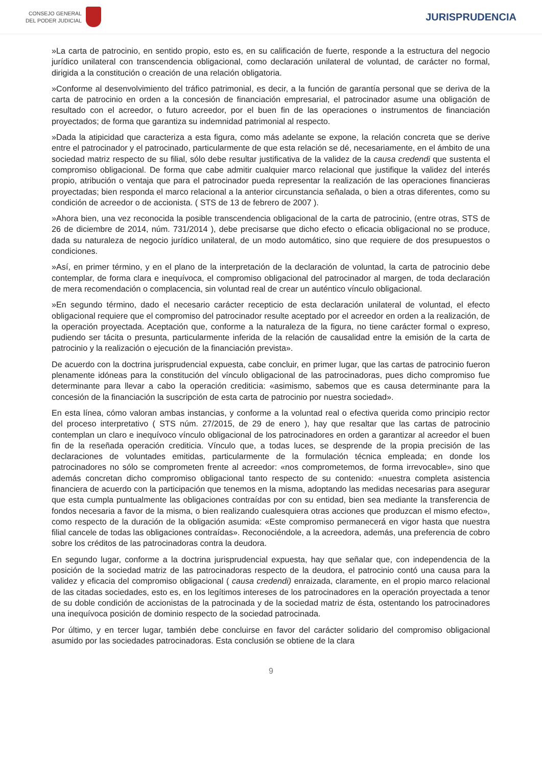CONSEJO GENERAL
DEL PODER JUDICIAL
JURISPRUDENCIA
»La carta de patrocinio, en sentido propio, esto es, en su calificación de fuerte, responde a la estructura del negocio jurídico unilateral con transcendencia obligacional, como declaración unilateral de voluntad, de carácter no formal, dirigida a la constitución o creación de una relación obligatoria.
»Conforme al desenvolvimiento del tráfico patrimonial, es decir, a la función de garantía personal que se deriva de la carta de patrocinio en orden a la concesión de financiación empresarial, el patrocinador asume una obligación de resultado con el acreedor, o futuro acreedor, por el buen fin de las operaciones o instrumentos de financiación proyectados; de forma que garantiza su indemnidad patrimonial al respecto.
»Dada la atipicidad que caracteriza a esta figura, como más adelante se expone, la relación concreta que se derive entre el patrocinador y el patrocinado, particularmente de que esta relación se dé, necesariamente, en el ámbito de una sociedad matriz respecto de su filial, sólo debe resultar justificativa de la validez de la causa credendi que sustenta el compromiso obligacional. De forma que cabe admitir cualquier marco relacional que justifique la validez del interés propio, atribución o ventaja que para el patrocinador pueda representar la realización de las operaciones financieras proyectadas; bien responda el marco relacional a la anterior circunstancia señalada, o bien a otras diferentes, como su condición de acreedor o de accionista. ( STS de 13 de febrero de 2007 ).
»Ahora bien, una vez reconocida la posible transcendencia obligacional de la carta de patrocinio, (entre otras, STS de 26 de diciembre de 2014, núm. 731/2014 ), debe precisarse que dicho efecto o eficacia obligacional no se produce, dada su naturaleza de negocio jurídico unilateral, de un modo automático, sino que requiere de dos presupuestos o condiciones.
»Así, en primer término, y en el plano de la interpretación de la declaración de voluntad, la carta de patrocinio debe contemplar, de forma clara e inequívoca, el compromiso obligacional del patrocinador al margen, de toda declaración de mera recomendación o complacencia, sin voluntad real de crear un auténtico vínculo obligacional.
»En segundo término, dado el necesario carácter recepticio de esta declaración unilateral de voluntad, el efecto obligacional requiere que el compromiso del patrocinador resulte aceptado por el acreedor en orden a la realización, de la operación proyectada. Aceptación que, conforme a la naturaleza de la figura, no tiene carácter formal o expreso, pudiendo ser tácita o presunta, particularmente inferida de la relación de causalidad entre la emisión de la carta de patrocinio y la realización o ejecución de la financiación prevista».
De acuerdo con la doctrina jurisprudencial expuesta, cabe concluir, en primer lugar, que las cartas de patrocinio fueron plenamente idóneas para la constitución del vínculo obligacional de las patrocinadoras, pues dicho compromiso fue determinante para llevar a cabo la operación crediticia: «asimismo, sabemos que es causa determinante para la concesión de la financiación la suscripción de esta carta de patrocinio por nuestra sociedad».
En esta línea, cómo valoran ambas instancias, y conforme a la voluntad real o efectiva querida como principio rector del proceso interpretativo ( STS núm. 27/2015, de 29 de enero ), hay que resaltar que las cartas de patrocinio contemplan un claro e inequívoco vínculo obligacional de los patrocinadores en orden a garantizar al acreedor el buen fin de la reseñada operación crediticia. Vínculo que, a todas luces, se desprende de la propia precisión de las declaraciones de voluntades emitidas, particularmente de la formulación técnica empleada; en donde los patrocinadores no sólo se comprometen frente al acreedor: «nos comprometemos, de forma irrevocable», sino que además concretan dicho compromiso obligacional tanto respecto de su contenido: «nuestra completa asistencia financiera de acuerdo con la participación que tenemos en la misma, adoptando las medidas necesarias para asegurar que esta cumpla puntualmente las obligaciones contraídas por con su entidad, bien sea mediante la transferencia de fondos necesaria a favor de la misma, o bien realizando cualesquiera otras acciones que produzcan el mismo efecto», como respecto de la duración de la obligación asumida: «Este compromiso permanecerá en vigor hasta que nuestra filial cancele de todas las obligaciones contraídas». Reconociéndole, a la acreedora, además, una preferencia de cobro sobre los créditos de las patrocinadoras contra la deudora.
En segundo lugar, conforme a la doctrina jurisprudencial expuesta, hay que señalar que, con independencia de la posición de la sociedad matriz de las patrocinadoras respecto de la deudora, el patrocinio contó una causa para la validez y eficacia del compromiso obligacional ( causa credendi) enraizada, claramente, en el propio marco relacional de las citadas sociedades, esto es, en los legítimos intereses de los patrocinadores en la operación proyectada a tenor de su doble condición de accionistas de la patrocinada y de la sociedad matriz de ésta, ostentando los patrocinadores una inequívoca posición de dominio respecto de la sociedad patrocinada.
Por último, y en tercer lugar, también debe concluirse en favor del carácter solidario del compromiso obligacional asumido por las sociedades patrocinadoras. Esta conclusión se obtiene de la clara
9